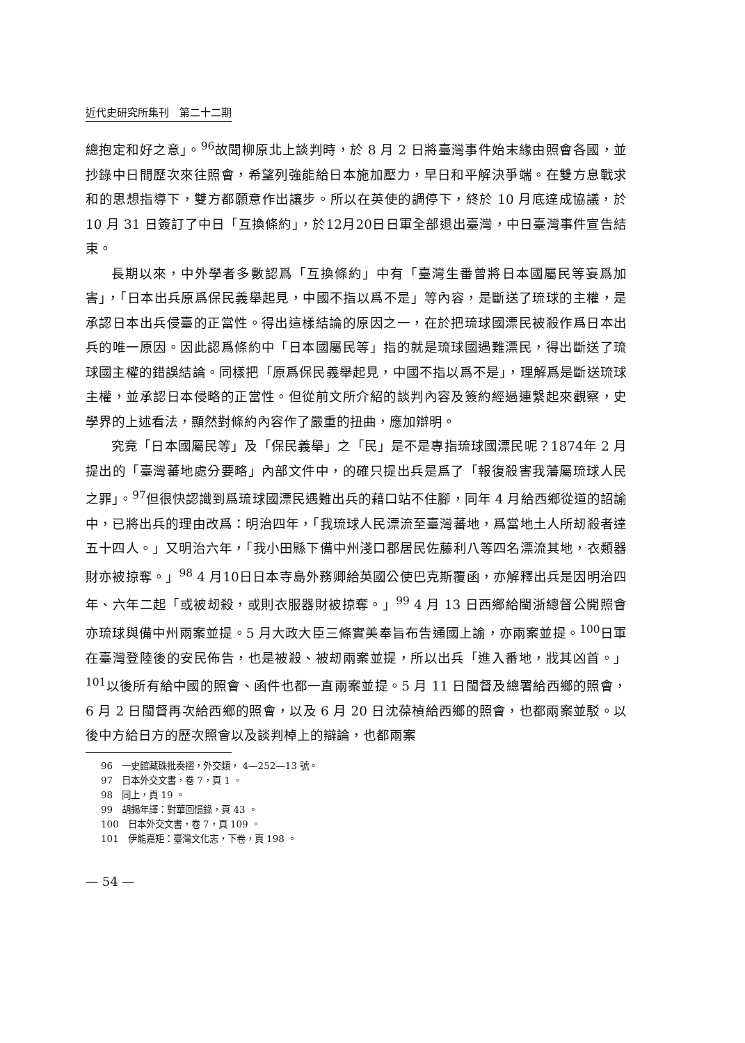近代史研究所集刊　第二十二期
總抱定和好之意」。<sup>96</sup>故聞柳原北上談判時，於 8 月 2 日將臺灣事件始末緣由照會各國，並抄錄中日間歷次來往照會，希望列強能給日本施加壓力，早日和平解決爭端。在雙方息戰求和的思想指導下，雙方都願意作出讓步。所以在英使的調停下，終於 10 月底達成協議，於 10 月 31 日簽訂了中日「互換條約」，於12月20日日軍全部退出臺灣，中日臺灣事件宣告結束。
長期以來，中外學者多數認爲「互換條約」中有「臺灣生番曾將日本國屬民等妄爲加害」，「日本出兵原爲保民義舉起見，中國不指以爲不是」等內容，是斷送了琉球的主權，是承認日本出兵侵臺的正當性。得出這樣結論的原因之一，在於把琉球國漂民被殺作爲日本出兵的唯一原因。因此認爲條約中「日本國屬民等」指的就是琉球國遇難漂民，得出斷送了琉球國主權的錯誤結論。同樣把「原爲保民義舉起見，中國不指以爲不是」，理解爲是斷送琉球主權，並承認日本侵略的正當性。但從前文所介紹的談判內容及簽約經過連繫起來觀察，史學界的上述看法，顯然對條約內容作了嚴重的扭曲，應加辯明。
究竟「日本國屬民等」及「保民義舉」之「民」是不是專指琉球國漂民呢？1874年 2 月提出的「臺灣蕃地處分要略」內部文件中，的確只提出兵是爲了「報復殺害我藩屬琉球人民之罪」。<sup>97</sup>但很快認識到爲琉球國漂民遇難出兵的藉口站不住腳，同年 4 月給西鄉從道的詔諭中，已將出兵的理由改爲：明治四年，「我琉球人民漂流至臺灣蕃地，爲當地土人所刼殺者達五十四人。」又明治六年，「我小田縣下備中州淺口郡居民佐藤利八等四名漂流其地，衣類器財亦被掠奪。」<sup>98</sup> 4 月10日日本寺島外務卿給英國公使巴克斯覆函，亦解釋出兵是因明治四年、六年二起「或被刼殺，或則衣服器財被掠奪。」<sup>99</sup> 4 月 13 日西鄉給閩浙總督公開照會亦琉球與備中州兩案並提。5 月大政大臣三條實美奉旨布告通國上諭，亦兩案並提。<sup>100</sup>日軍在臺灣登陸後的安民佈告，也是被殺、被刼兩案並提，所以出兵「進入番地，戕其凶首。」<sup>101</sup>以後所有給中國的照會、函件也都一直兩案並提。5 月 11 日閩督及總署給西鄉的照會，6 月 2 日閩督再次給西鄉的照會，以及 6 月 20 日沈葆楨給西鄉的照會，也都兩案並駁。以後中方給日方的歷次照會以及談判棹上的辯論，也都兩案
96　一史館藏硃批奏摺，外交類， 4—252—13 號。
97　日本外交文書，卷 7，頁 1 。
98　同上，頁 19 。
99　胡錫年譯：對華回憶錄，頁 43 。
100　日本外交文書，卷 7，頁 109 。
101　伊能嘉矩：臺灣文化志，下卷，頁 198 。
— 54 —